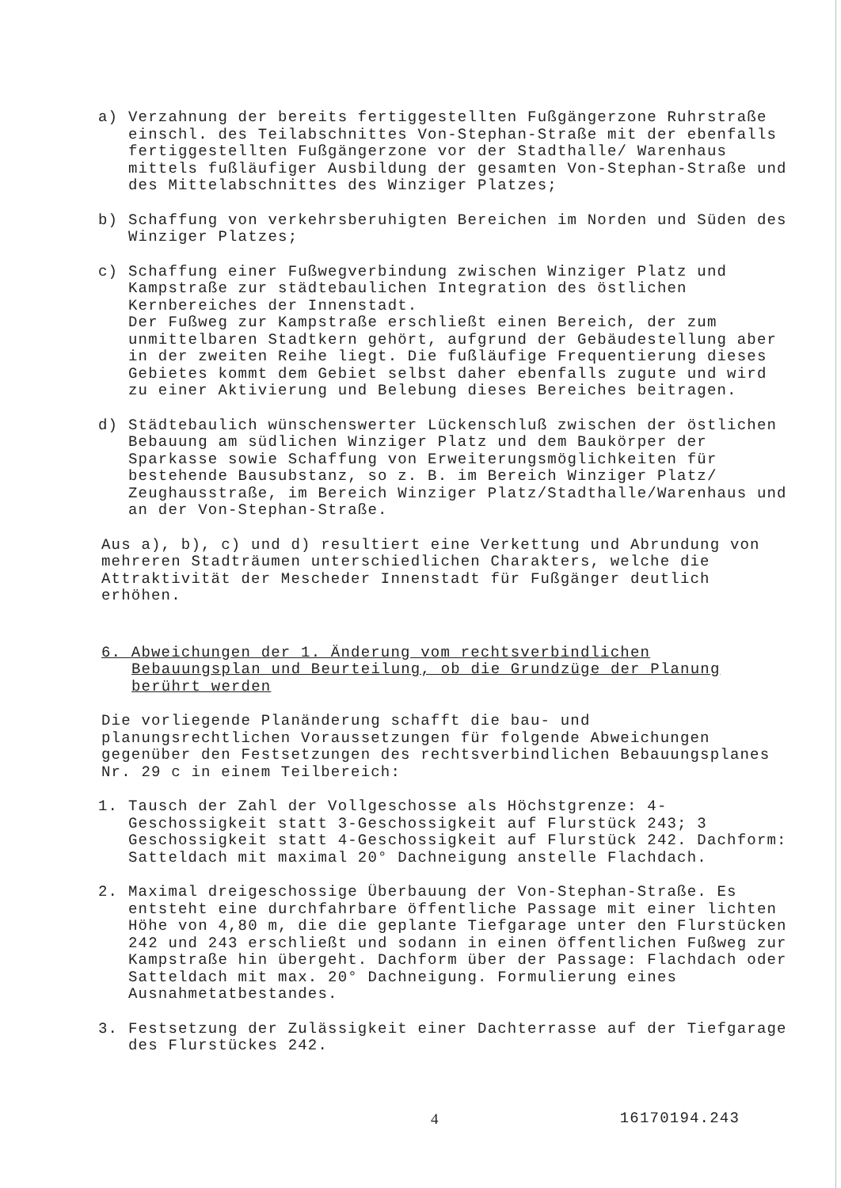a) Verzahnung der bereits fertiggestellten Fußgängerzone Ruhrstraße einschl. des Teilabschnittes Von-Stephan-Straße mit der ebenfalls fertiggestellten Fußgängerzone vor der Stadthalle/ Warenhaus mittels fußläufiger Ausbildung der gesamten Von-Stephan-Straße und des Mittelabschnittes des Winziger Platzes;
b) Schaffung von verkehrsberuhigten Bereichen im Norden und Süden des Winziger Platzes;
c) Schaffung einer Fußwegverbindung zwischen Winziger Platz und Kampstraße zur städtebaulichen Integration des östlichen Kernbereiches der Innenstadt.
Der Fußweg zur Kampstraße erschließt einen Bereich, der zum unmittelbaren Stadtkern gehört, aufgrund der Gebäudestellung aber in der zweiten Reihe liegt. Die fußläufige Frequentierung dieses Gebietes kommt dem Gebiet selbst daher ebenfalls zugute und wird zu einer Aktivierung und Belebung dieses Bereiches beitragen.
d) Städtebaulich wünschenswerter Lückenschluß zwischen der östlichen Bebauung am südlichen Winziger Platz und dem Baukörper der Sparkasse sowie Schaffung von Erweiterungsmöglichkeiten für bestehende Bausubstanz, so z. B. im Bereich Winziger Platz/ Zeughausstraße, im Bereich Winziger Platz/Stadthalle/Warenhaus und an der Von-Stephan-Straße.
Aus a), b), c) und d) resultiert eine Verkettung und Abrundung von mehreren Stadträumen unterschiedlichen Charakters, welche die Attraktivität der Mescheder Innenstadt für Fußgänger deutlich erhöhen.
6. Abweichungen der 1. Änderung vom rechtsverbindlichen Bebauungsplan und Beurteilung, ob die Grundzüge der Planung berührt werden
Die vorliegende Planänderung schafft die bau- und planungsrechtlichen Voraussetzungen für folgende Abweichungen gegenüber den Festsetzungen des rechtsverbindlichen Bebauungsplanes Nr. 29 c in einem Teilbereich:
1. Tausch der Zahl der Vollgeschosse als Höchstgrenze: 4-Geschossigkeit statt 3-Geschossigkeit auf Flurstück 243; 3 Geschossigkeit statt 4-Geschossigkeit auf Flurstück 242. Dachform: Satteldach mit maximal 20° Dachneigung anstelle Flachdach.
2. Maximal dreigeschossige Überbauung der Von-Stephan-Straße. Es entsteht eine durchfahrbare öffentliche Passage mit einer lichten Höhe von 4,80 m, die die geplante Tiefgarage unter den Flurstücken 242 und 243 erschließt und sodann in einen öffentlichen Fußweg zur Kampstraße hin übergeht. Dachform über der Passage: Flachdach oder Satteldach mit max. 20° Dachneigung. Formulierung eines Ausnahmetatbestandes.
3. Festsetzung der Zulässigkeit einer Dachterrasse auf der Tiefgarage des Flurstückes 242.
4 16170194.243